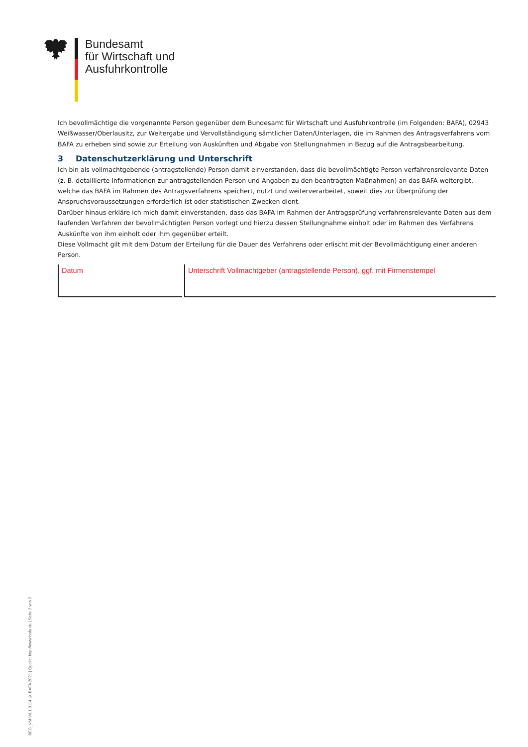Bundesamt
für Wirtschaft und
Ausfuhrkontrolle
Ich bevollmächtige die vorgenannte Person gegenüber dem Bundesamt für Wirtschaft und Ausfuhrkontrolle (im Folgenden: BAFA), 02943 Weißwasser/Oberlausitz, zur Weitergabe und Vervollständigung sämtlicher Daten/Unterlagen, die im Rahmen des Antragsverfahrens vom BAFA zu erheben sind sowie zur Erteilung von Auskünften und Abgabe von Stellungnahmen in Bezug auf die Antragsbearbeitung.
3 Datenschutzerklärung und Unterschrift
Ich bin als vollmachtgebende (antragstellende) Person damit einverstanden, dass die bevollmächtigte Person verfahrensrelevante Daten (z. B. detaillierte Informationen zur antragstellenden Person und Angaben zu den beantragten Maßnahmen) an das BAFA weitergibt, welche das BAFA im Rahmen des Antragsverfahrens speichert, nutzt und weiterverarbeitet, soweit dies zur Überprüfung der Anspruchsvoraussetzungen erforderlich ist oder statistischen Zwecken dient.
Darüber hinaus erkläre ich mich damit einverstanden, dass das BAFA im Rahmen der Antragsprüfung verfahrensrelevante Daten aus dem laufenden Verfahren der bevollmächtigten Person vorlegt und hierzu dessen Stellungnahme einholt oder im Rahmen des Verfahrens Auskünfte von ihm einholt oder ihm gegenüber erteilt.
Diese Vollmacht gilt mit dem Datum der Erteilung für die Dauer des Verfahrens oder erlischt mit der Bevollmächtigung einer anderen Person.
Datum Unterschrift Vollmachtgeber (antragstellende Person), ggf. mit Firmenstempel
BEG_VM-V0.1.0114 © BAFA 2021 | Quelle: http://www.bafa.de | Seite 2 von 2